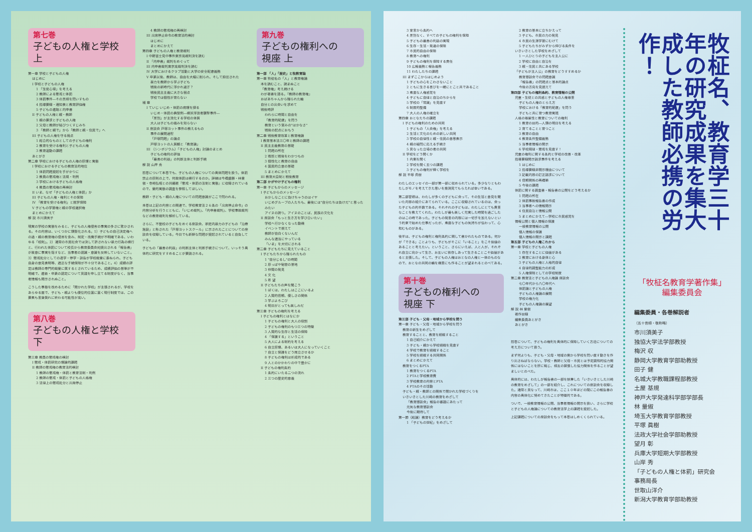第七巻
子どもの人権と学校 上
第一章 学校と子どもの人権
はじめに
I 学校と子どもの人権
1 「生徒心得」を考える
2 教師による懲戒と体罰
3 体罰事件―その真相を問いすもの
4 指導要録・通知表と教育評価権
5 子どもの進路と内申書
II 子どもの人権と親・教師
1 親の要求と子どもの人権
2 父母と教師が結びつくすじみち
3 「教師と親で」から「教師と親・住民で」へ
III 子どもの人権を守る視点
1 総合的なものとしての子どもの権利
2 教育を受ける権利と子どもの人権
3 教育運動の課題
あとがき
第二章 学校における子どもの人権の原理と実態
I 学校における子どもの教育法的地位
1 体罰問題提起を手がかりに
2 教員の懲戒権と法規・判例
3 学校における子どもの人格権
4 教員の懲戒権の再検討
II いま、なぜ「子どもの人権と体罰」か
III 子どもの人権・権利とその保障
IV 「教育を受ける権利」と就学保障
V 子どもの学習権と親の学校選択権
まとめにかえて
解 説 市川須美子
現実の学校の実態をみると、子どもの人権侵害の事実の多さに驚かされる。その内容は、いくつかに類型化される。1）子どもの自己決定権への過・親の教育権の侵害を含み、制定・改廃手続が不明確である、いわゆる「校則」。2）通常の市民社会では決して許されない暴力行為の横行と、行われた体罰について校長から教育委員会宛提出される「報告書」が故意に事実を隠すなど、当事者の認識・意識を反映していないこと。3）懲戒処分としての退学・停学・訓告が学校裁量に委ねられ、子ども自身の意見表明等、適正な手続保障が不十分であること。4）成績の評定は教師の専門的裁量に属するとされているため、成績評価の基準が不明確で、進級・卒業の認定について異議を申し立てる制度がなく、当事者情報も開示されぬこと。
こうした事態を改めるために「開かれた学校」が主張されるが、学校をあらゆる面で、子ども・親よりも優位的位置に置く現行制度では、この要素も言葉倒れに終わる可能性が高い。
第八巻
子どもの人権と学校 下
第三章 教員の懲戒権の検討
I 懲戒・体罰研究の理論的課題
II 教師の懲戒権の教育法的検討
1 教師の懲戒権・体罰と教育法制・判例
2 教師の懲戒・体罰と子どもの人格権
3 法律上の懲戒処分と出席停止
4 教師の懲戒権の再検討
III 出席停止命令の教育法的検討
はじめに
まとめにかえて
第四章 子どもの人権と教育裁判
I 中野富士見中事件東京高裁判決を読む
II 「内申書」裁判をめぐって
III 内申書裁判東京高裁判決を読む
IV 大学におけるクラブ活動と大学の安全配慮義務
V 卒業以後、教師は、自由を大幅に削られ、そして抑圧された
暴力を教師から学ぶ子ども
戦後の新時代に浮かれ過ぎ？
戦後民主主義に大きな弱点
学校では個性が育たない
補 章
I ていじ いじめ・体罰の病理を探る
いじめ・体罰の典型例―横浜浮浪者襲撃事件―
「差別」が主流化する学校の体質
大人は子どもの痛みを知らない
II 座談会 戸塚ヨット事件の教えるもの
事件の展開過程
「戸塚問題」の論点
戸塚ヨットの人質観と「教育論」
III （シンポジウム）「子どもの人権」討論のまとめ
子どもの権利の評価
「最善の利益」の判断主体と判断手続
解 説 山岸 秀
前巻について本巻でも、子どもの人権についての具体問題を扱う。体罰禁止の原則の上で、何故体罰は横行するのか。詳細は今橋盛勝・林量俶・寺崎弘昭との共編著『懲戒・体罰の法制と実態』に収録されているので、量的実態の調査を参照してほしい。
教師・子ども・親の人権についての問題意識がここで問われる。
本巻は上記の内容との関連で、学校教育法２６条の「出席停止命令」の内容分析を行うとともに、「いじめ裁判」、「内申書裁判」、学校事故裁判などの教育裁判を解析している。
さらに、不登校の子どもをめぐる座談会、家庭内暴力の子どもの「治療施設」と称された「戸塚ヨットスクール」に示されたことについての座談会を収録している。今日でも新鮮な問題が提起されていると自負している。
子どもの「最善の利益」の判断主体と判断手続きについて、いっそう具体的に研究をすすめることが要請される。
第九巻
子どもの権利への
視座 上
第一部 「人」「歴史」と牧教育論
第一章 牧柾名の「人」と教育権論
本を読むこと、読まぬこと
「教育権」考え続ける
わが著書を語る。『教師の教育権』
おばあちゃんから贈られた軸
自分との出会いを求めて
戦後時評
われらに時間と自由を
「教育的配慮」を問う
教育という営みの"はかなさ"
戦後の起点におもう
第二章 戦後教育改革と教育権論
I 教育基本法三〇年と教師の課題
II 民主主義教育の基礎
1 問題の所在
2 戦前と戦後をわかつもの
3 個性化と教育の自由
4 国民的合意の基礎
5 まとめにかえて
III 教育大臣制と戦後教育
第二部 かがやけ子どもの権利
第一章 子どもからのメッセージ
I 子どもからのメッセージ
おかしなことに負けちゃうのはイヤ
いじめグループの人たちも、最後には"自分たちは負けだ"と思ったみたい
アイヌの誇り。アイヌのことば、民族の文化を
II 座談会「もっと生き方を学び合いたい」
学校へ行かなくなった動機
イベントで燃えて
教師が自白くないんだ
みんな適当にやっている
「いま」を大切にされる
第二章 子どもたちに見えていること
I 子どもたちから贈られたもの
1 "自分じるし"の時間
2 原っぱや秘密の基地
3 仲間の発見
4 文 化
5 希 望
II 子どもたちの声を聞こう
1 ぼくは、わたしはここにいるよ
2 人間的信頼、優しさの関係
3 学ぶよろこび
4 明日がとっても楽しみだ
第三章 子どもの権利を考える
I 子どもの権利とはなにか
1 子どもの権利と大人の役割
2 子どもの権利のもつ三つの特徴
3 人間的な生存と生活の保障
4 「保護する」ということ
5 大人による制約を考える
6 自立原理、あるいは大人になっていくこと
7 自立と保護をどう両立させるか
8 子どもの権利は形成的である
9 人とのかかわりの中で豊かに
II 子どもの権利条約
1 条約にいたる二つの流れ
2 三つの歴史的意義
3 宣言から条約へ
4 差別なく、すべての子どもの権利を保障
5 子どもの最善の利益の実現
6 生存・生活・発達の保障
7 市民的自由の保障
8 教育への権利
9 子どもの権利を保障する責任
10 広報義務と報告義務
11 わたしたちの課題
III まずここからはじめよう
1 子どもの心をこわさないこと
2 ともに生きる喜びを一緒にとこと共であること
3 素直な人権感覚を
4 子どもに自律と自治のちからを
5 学校の「常識」を見直す
6 制度的整備
7 大人の人権の確立を
第四章 おとなたちの課題
I 子どもの権利のための共同
1 子どもの「人会権」を考える
2 生活と文化のための新しい共同
3 学校の自律性と親・住民の意思表示
4 親の疑問に応える手続き
5 異なった立場の者の共同
II 学校をどう開くか
1 内側を開く
2 学校を開く五つの課題
3 子どもの権利が輝く学校を
解 説 平塚 眞樹
わたしのエッセイの一部が第一部に収められている。多少なりともわたしがモノを考えてきた思いを推測見てもらえれば幸いである。
第二部冒頭は、わたしが多くの子どもに会って、その生活と意見を聞いた内容の紹介にあてられている。ここに収録されているのは、会った子どもの約半数である。それぞれの子どもは、わたしにとても貴重なことを教えてくれた。わたしが最も楽しく充実した時間を過ごしたのはこの時であった。子どもの発言の内容には一切手を加えないという約束で始めた仕事だったが、素直な子どもの気持ちが伝わって、心和むものがある。
後半は、子どもの権利と権利条約に関して書かれたものである。何かが「できる」ことよりも、子どもがそこに「いること」をこそ価値のあることと考えたい。ということ、さらにいえば、人と人が、それぞれ自立に向かって生き、お互いに依存しあって生きることこそ価値があると主張した。そして、子どもの人権はおとなの人権と一体のものなので、おとなの共同の輪を機重にも作ることが望まれるとのべてある。
第十巻
子どもの権利への
視座 下
第三部 子ども・父母・地域から学校を問う
第一章 子ども・父母・地域から学校を問う
教育の新生をめざして
教育することと、教育を組織すること
1 自己紹介にかえて
3 子ども・親から学校組織を見直す
4 学校で教育を組織すること
5 学校を組織する共同関係
6 まとめにかえて
教育をつくるPTA
1 教育をつくるPTA
2 PTAと学校教育費
3 学校教育の内容とPTA
4 PTAのその活動
子ども・親・教師との関係で開かれた学校づくりを
いきいきとした川崎の教育をめざして
「教育懇談会」報告の審議にあたって
元気な教育懇談会
今後に期待して
第一節（総論）教育をどう考えるか
1 「子どもの世紀」をめざして
2 教育の基本に立ちかえって
3 子ども、市民の力の発見
4 市民の生涯学習にむけて
5 子どもたちがみずから伸びる条件を
いきいきとした学校をめざして
1 一人ひとりの子どもを主人公に
2 学校に自由と自治を
3 親・住民と共にある学校
「子どもが主人公」の教育をどうすすめるか
教育懇談会での問題意識
「報告書」の問題点と基本的論点
今後の方向を見据えて
第四部 子どもの権利条約、教育情報の公開
児童・生徒との共感と子どもの人権尊重
子どもの人権のとらえ方
学校における「教育的配慮」を問う
子どもと共に育つ教育実践
人格の尊厳性と教育についての権利
1 教育の目的―人類の明日を考える
2 育てることと育つこと
3 教育の自由
4 教育条件整備義務
5 当事者情報の開示
6 学校規律・懲戒を見直す！
児童の権利に関する条約と学校の改善・改革
指導要録開示請求事件を考える
1 はじめに
2 指導要録非開示理由について
3 記載内容の訂正請求について
4 信頼関係の再構築
5 今後の課題
体罰に関する調査書・報告書の公開をどう考えるか
1 問題の所在
2 体罰事故報告書の作成
3 当事者への情報開示
4 住民自治と情報公開
5 まとめにかえて―学校に市民感覚を
情報公開と個人情報の保護
一般教育情報の公開
個人情報の保護
個人情報の開示と課題
第五部 子どもの人権これから
第一章 学校と子どもの人権
1 存在することに価値がある
2 教育における身体と心
3 子どもの人権と人格的自律
4 自律的調整能力の形成
5 人権保障としての学校制度
第二章 教育法と子どもの人権論 座談会
七〇年代から八〇年代へ
体罰論と子どもの人権
子どもの人権論の展開
学校の権力化
子どもの人権論の展望
解 説 林 量俶
著作目録
編集委員あとがき
あとがき
前巻について、子どもの権利を具体的に保障していく方途についての考え方について扱う。
まず何よりも、子ども・父母・地域の側から学校を問い直す動きを作り出さねばならない。学校・教師と父母・市民とは予定調和的協力関係にはないことを肝に銘じ、相互の緊張した協力関係を作ることが望ましいとのべた。
具体的には、わたしが報告書の一部を執筆した「いきいきとした川崎の教育をめざして」の一部を紹介し、これについての座談会を収録した。通常と異なって、川崎市は、ここ１０年ほどの間にこの報告書の内容の具体化に努めてきたことが特徴的である。
ついで、一般教育情報の公開、当事者情報の開示を扱い、さらに学校と子どもの人権論についての教育法学上の課題を提起した。
上記課題についての座談会をもって本巻はしめくくられている。
牧柾名、教育学三十年の研究成果を集大成した教師必携の労作！
「牧柾名教育学著作集」
編集委員会
編集委員・各巻解説者
（五十音順・敬称略）
市川須美子
独協大学法学部教授
梅沢 収
静岡大学教育学部助教授
田子 健
名城大学教職課程部教授
土屋 基規
神戸大学発達科学部学部長
林 量俶
埼玉大学教育学部教授
平塚 眞樹
法政大学社会学部助教授
望月 彰
兵庫大学短期大学部教授
山岸 秀
「子どもの人権と体罰」研究会
事務局長
世取山洋介
新潟大学教育学部助教授